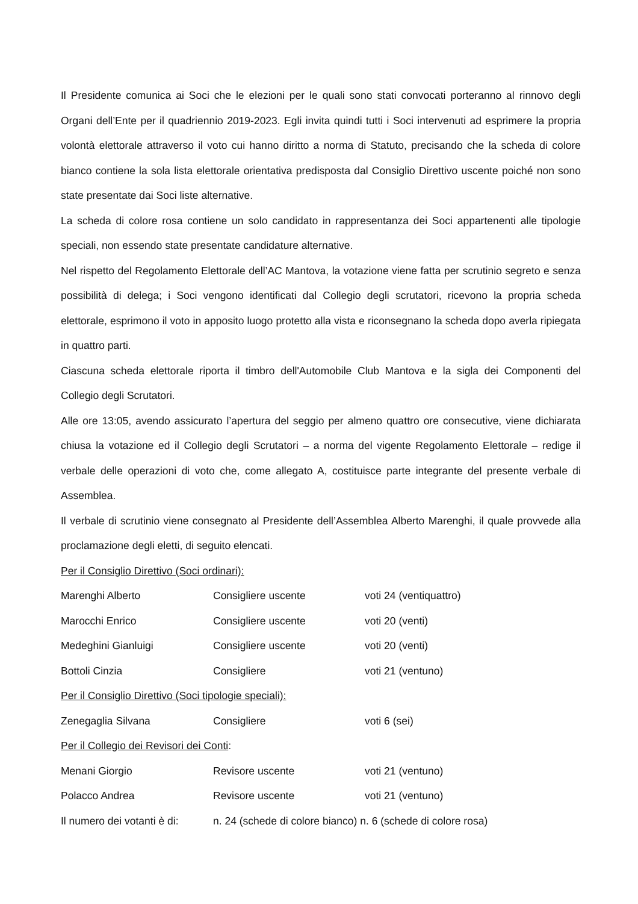Il Presidente comunica ai Soci che le elezioni per le quali sono stati convocati porteranno al rinnovo degli Organi dell’Ente per il quadriennio 2019-2023. Egli invita quindi tutti i Soci intervenuti ad esprimere la propria volontà elettorale attraverso il voto cui hanno diritto a norma di Statuto, precisando che la scheda di colore bianco contiene la sola lista elettorale orientativa predisposta dal Consiglio Direttivo uscente poiché non sono state presentate dai Soci liste alternative.
La scheda di colore rosa contiene un solo candidato in rappresentanza dei Soci appartenenti alle tipologie speciali, non essendo state presentate candidature alternative.
Nel rispetto del Regolamento Elettorale dell’AC Mantova, la votazione viene fatta per scrutinio segreto e senza possibilità di delega; i Soci vengono identificati dal Collegio degli scrutatori, ricevono la propria scheda elettorale, esprimono il voto in apposito luogo protetto alla vista e riconsegnano la scheda dopo averla ripiegata in quattro parti.
Ciascuna scheda elettorale riporta il timbro dell'Automobile Club Mantova e la sigla dei Componenti del Collegio degli Scrutatori.
Alle ore 13:05, avendo assicurato l’apertura del seggio per almeno quattro ore consecutive, viene dichiarata chiusa la votazione ed il Collegio degli Scrutatori – a norma del vigente Regolamento Elettorale – redige il verbale delle operazioni di voto che, come allegato A, costituisce parte integrante del presente verbale di Assemblea.
Il verbale di scrutinio viene consegnato al Presidente dell’Assemblea Alberto Marenghi, il quale provvede alla proclamazione degli eletti, di seguito elencati.
Per il Consiglio Direttivo (Soci ordinari):
| Marenghi Alberto | Consigliere uscente | voti 24 (ventiquattro) |
| Marocchi Enrico | Consigliere uscente | voti 20 (venti) |
| Medeghini Gianluigi | Consigliere uscente | voti 20 (venti) |
| Bottoli Cinzia | Consigliere | voti 21 (ventuno) |
Per il Consiglio Direttivo (Soci tipologie speciali):
| Zenegaglia Silvana | Consigliere | voti 6 (sei) |
Per il Collegio dei Revisori dei Conti:
| Menani Giorgio | Revisore uscente | voti 21 (ventuno) |
| Polacco Andrea | Revisore uscente | voti 21 (ventuno) |
| Il numero dei votanti è di: | n. 24 (schede di colore bianco) n. 6 (schede di colore rosa) | |